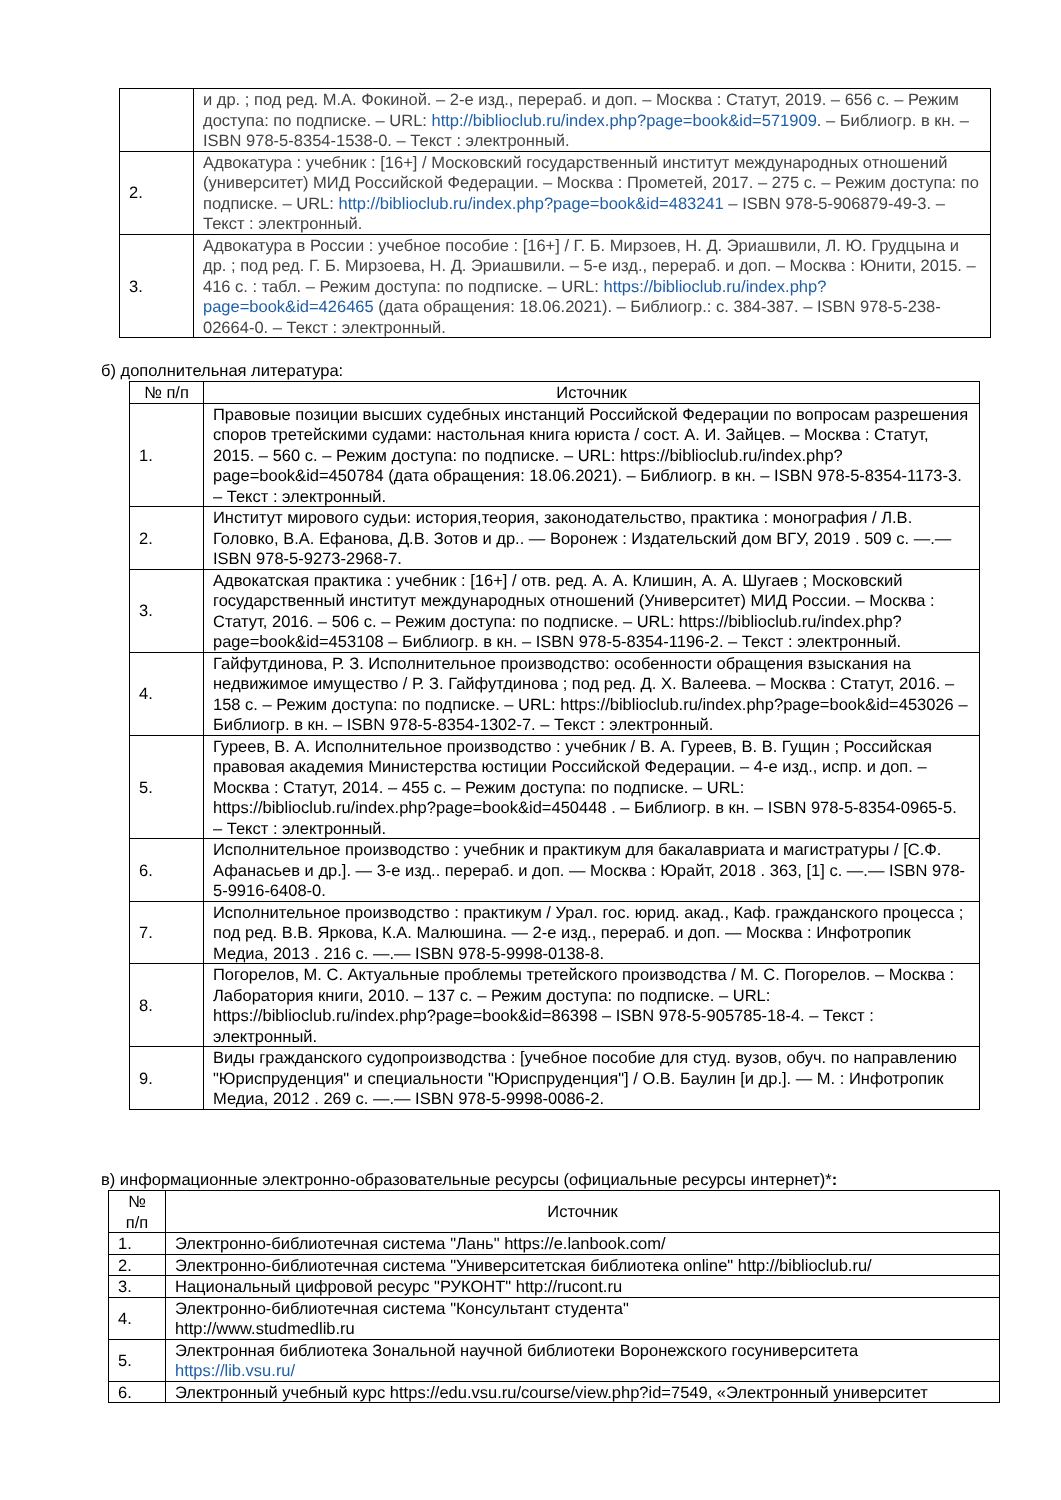| | и др. ; под ред. М.А. Фокиной. – 2-е изд., перераб. и доп. – Москва : Статут, 2019. – 656 с. – Режим доступа: по подписке. – URL: http://biblioclub.ru/index.php?page=book&id=571909 . – Библиогр. в кн. – ISBN 978-5-8354-1538-0. – Текст : электронный. |
| 2. | Адвокатура : учебник : [16+] / Московский государственный институт международных отношений (университет) МИД Российской Федерации. – Москва : Прометей, 2017. – 275 с. – Режим доступа: по подписке. – URL: http://biblioclub.ru/index.php?page=book&id=483241 – ISBN 978-5-906879-49-3. – Текст : электронный. |
| 3. | Адвокатура в России : учебное пособие : [16+] / Г. Б. Мирзоев, Н. Д. Эриашвили, Л. Ю. Грудцына и др. ; под ред. Г. Б. Мирзоева, Н. Д. Эриашвили. – 5-е изд., перераб. и доп. – Москва : Юнити, 2015. – 416 с. : табл. – Режим доступа: по подписке. – URL: https://biblioclub.ru/index.php?page=book&id=426465 (дата обращения: 18.06.2021). – Библиогр.: с. 384-387. – ISBN 978-5-238-02664-0. – Текст : электронный. |
б) дополнительная литература:
| № п/п | Источник |
| --- | --- |
| 1. | Правовые позиции высших судебных инстанций Российской Федерации по вопросам разрешения споров третейскими судами: настольная книга юриста / сост. А. И. Зайцев. – Москва : Статут, 2015. – 560 с. – Режим доступа: по подписке. – URL: https://biblioclub.ru/index.php?page=book&id=450784 (дата обращения: 18.06.2021). – Библиогр. в кн. – ISBN 978-5-8354-1173-3. – Текст : электронный. |
| 2. | Институт мирового судьи: история,теория, законодательство, практика : монография / Л.В. Головко, В.А. Ефанова, Д.В. Зотов и др.. — Воронеж : Издательский дом ВГУ, 2019 . 509 с. —.— ISBN 978-5-9273-2968-7. |
| 3. | Адвокатская практика : учебник : [16+] / отв. ред. А. А. Клишин, А. А. Шугаев ; Московский государственный институт международных отношений (Университет) МИД России. – Москва : Статут, 2016. – 506 с. – Режим доступа: по подписке. – URL: https://biblioclub.ru/index.php?page=book&id=453108 – Библиогр. в кн. – ISBN 978-5-8354-1196-2. – Текст : электронный. |
| 4. | Гайфутдинова, Р. З. Исполнительное производство: особенности обращения взыскания на недвижимое имущество / Р. З. Гайфутдинова ; под ред. Д. Х. Валеева. – Москва : Статут, 2016. – 158 с. – Режим доступа: по подписке. – URL: https://biblioclub.ru/index.php?page=book&id=453026 – Библиогр. в кн. – ISBN 978-5-8354-1302-7. – Текст : электронный. |
| 5. | Гуреев, В. А. Исполнительное производство : учебник / В. А. Гуреев, В. В. Гущин ; Российская правовая академия Министерства юстиции Российской Федерации. – 4-е изд., испр. и доп. – Москва : Статут, 2014. – 455 с. – Режим доступа: по подписке. – URL: https://biblioclub.ru/index.php?page=book&id=450448 . – Библиогр. в кн. – ISBN 978-5-8354-0965-5. – Текст : электронный. |
| 6. | Исполнительное производство : учебник и практикум для бакалавриата и магистратуры / [С.Ф. Афанасьев и др.]. — 3-е изд.. перераб. и доп. — Москва : Юрайт, 2018 . 363, [1] с. —.— ISBN 978-5-9916-6408-0. |
| 7. | Исполнительное производство : практикум / Урал. гос. юрид. акад., Каф. гражданского процесса ; под ред. В.В. Яркова, К.А. Малюшина. — 2-е изд., перераб. и доп. — Москва : Инфотропик Медиа, 2013 . 216 с. —.— ISBN 978-5-9998-0138-8. |
| 8. | Погорелов, М. С. Актуальные проблемы третейского производства / М. С. Погорелов. – Москва : Лаборатория книги, 2010. – 137 с. – Режим доступа: по подписке. – URL: https://biblioclub.ru/index.php?page=book&id=86398 – ISBN 978-5-905785-18-4. – Текст : электронный. |
| 9. | Виды гражданского судопроизводства : [учебное пособие для студ. вузов, обуч. по направлению "Юриспруденция" и специальности "Юриспруденция"] / О.В. Баулин [и др.]. — М. : Инфотропик Медиа, 2012 . 269 с. —.— ISBN 978-5-9998-0086-2. |
в) информационные электронно-образовательные ресурсы (официальные ресурсы интернет)*:
| № п/п | Источник |
| --- | --- |
| 1. | Электронно-библиотечная система "Лань" https://e.lanbook.com/ |
| 2. | Электронно-библиотечная система "Университетская библиотека online" http://biblioclub.ru/ |
| 3. | Национальный цифровой ресурс "РУКОНТ" http://rucont.ru |
| 4. | Электронно-библиотечная система "Консультант студента" http://www.studmedlib.ru |
| 5. | Электронная библиотека Зональной научной библиотеки Воронежского госуниверситета https://lib.vsu.ru/ |
| 6. | Электронный учебный курс https://edu.vsu.ru/course/view.php?id=7549, «Электронный университет |